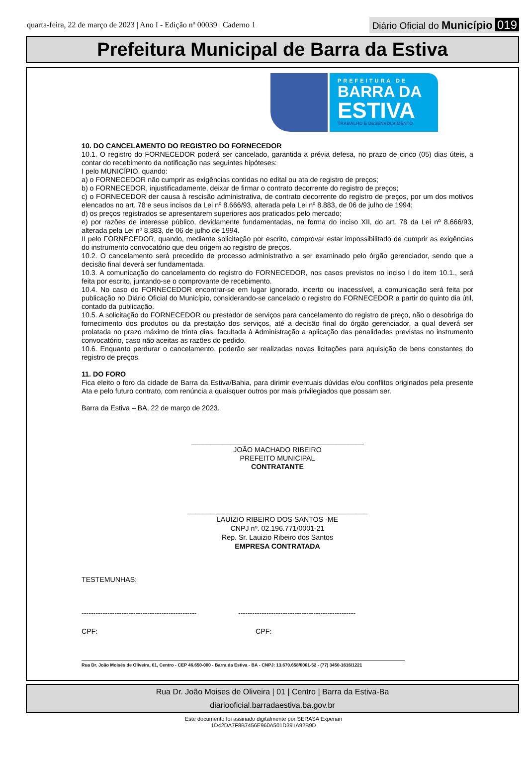quarta-feira, 22 de março de 2023 | Ano I - Edição nº 00039 | Caderno 1
Diário Oficial do Município 019
Prefeitura Municipal de Barra da Estiva
PREFEITURA DE
BARRA DA
ESTIVA
TRABALHO E DESENVOLVIMENTO
10. DO CANCELAMENTO DO REGISTRO DO FORNECEDOR
10.1. O registro do FORNECEDOR poderá ser cancelado, garantida a prévia defesa, no prazo de cinco (05) dias úteis, a contar do recebimento da notificação nas seguintes hipóteses:
I pelo MUNICÍPIO, quando:
a) o FORNECEDOR não cumprir as exigências contidas no edital ou ata de registro de preços;
b) o FORNECEDOR, injustificadamente, deixar de firmar o contrato decorrente do registro de preços;
c) o FORNECEDOR der causa à rescisão administrativa, de contrato decorrente do registro de preços, por um dos motivos elencados no art. 78 e seus incisos da Lei nº 8.666/93, alterada pela Lei nº 8.883, de 06 de julho de 1994;
d) os preços registrados se apresentarem superiores aos praticados pelo mercado;
e) por razões de interesse público, devidamente fundamentadas, na forma do inciso XII, do art. 78 da Lei nº 8.666/93, alterada pela Lei nº 8.883, de 06 de julho de 1994.
II pelo FORNECEDOR, quando, mediante solicitação por escrito, comprovar estar impossibilitado de cumprir as exigências do instrumento convocatório que deu origem ao registro de preços.
10.2. O cancelamento será precedido de processo administrativo a ser examinado pelo órgão gerenciador, sendo que a decisão final deverá ser fundamentada.
10.3. A comunicação do cancelamento do registro do FORNECEDOR, nos casos previstos no inciso I do item 10.1., será feita por escrito, juntando-se o comprovante de recebimento.
10.4. No caso do FORNECEDOR encontrar-se em lugar ignorado, incerto ou inacessível, a comunicação será feita por publicação no Diário Oficial do Município, considerando-se cancelado o registro do FORNECEDOR a partir do quinto dia útil, contado da publicação.
10.5. A solicitação do FORNECEDOR ou prestador de serviços para cancelamento do registro de preço, não o desobriga do fornecimento dos produtos ou da prestação dos serviços, até a decisão final do órgão gerenciador, a qual deverá ser prolatada no prazo máximo de trinta dias, facultada à Administração a aplicação das penalidades previstas no instrumento convocatório, caso não aceitas as razões do pedido.
10.6. Enquanto perdurar o cancelamento, poderão ser realizadas novas licitações para aquisição de bens constantes do registro de preços.
11. DO FORO
Fica eleito o foro da cidade de Barra da Estiva/Bahia, para dirimir eventuais dúvidas e/ou conflitos originados pela presente Ata e pelo futuro contrato, com renúncia a quaisquer outros por mais privilegiados que possam ser.
Barra da Estiva – BA, 22 de março de 2023.
____________________________________________
JOÃO MACHADO RIBEIRO
PREFEITO MUNICIPAL
CONTRATANTE
______________________________________________
LAUIZIO RIBEIRO DOS SANTOS -ME
CNPJ nº. 02.196.771/0001-21
Rep. Sr. Lauizio Ribeiro dos Santos
EMPRESA CONTRATADA
TESTEMUNHAS:
------------------------------------------------- --------------------------------------------------
CPF: CPF:
Rua Dr. João Moisés de Oliveira, 01, Centro - CEP 46.650-000 - Barra da Estiva - BA - CNPJ: 13.670.658/0001-52 - (77) 3450-1616/1221
Rua Dr. João Moises de Oliveira | 01 | Centro | Barra da Estiva-Ba
diariooficial.barradaestiva.ba.gov.br
Este documento foi assinado digitalmente por SERASA Experian
1D42DA7F8B7456E960A501D391A92B9D